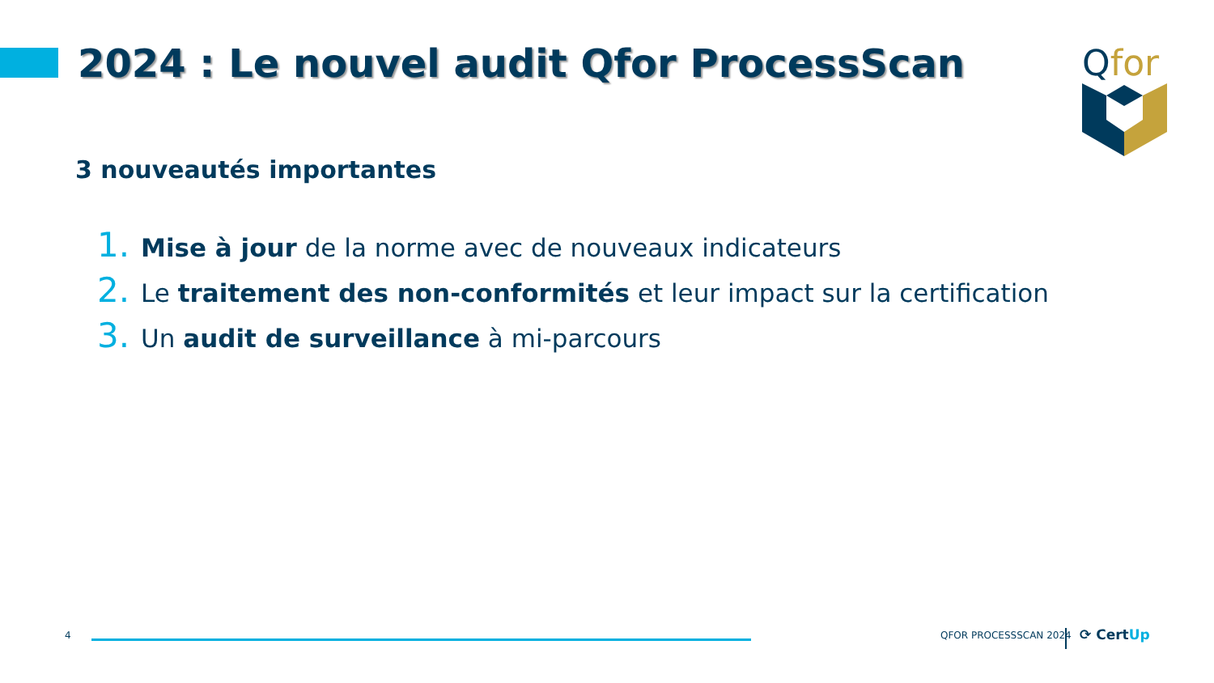2024 : Le nouvel audit Qfor ProcessScan
Qfor
3 nouveautés importantes
1. Mise à jour de la norme avec de nouveaux indicateurs
2. Le traitement des non-conformités et leur impact sur la certification
3. Un audit de surveillance à mi-parcours
4 QFOR PROCESSSCAN 2024 ⟳ CertUp